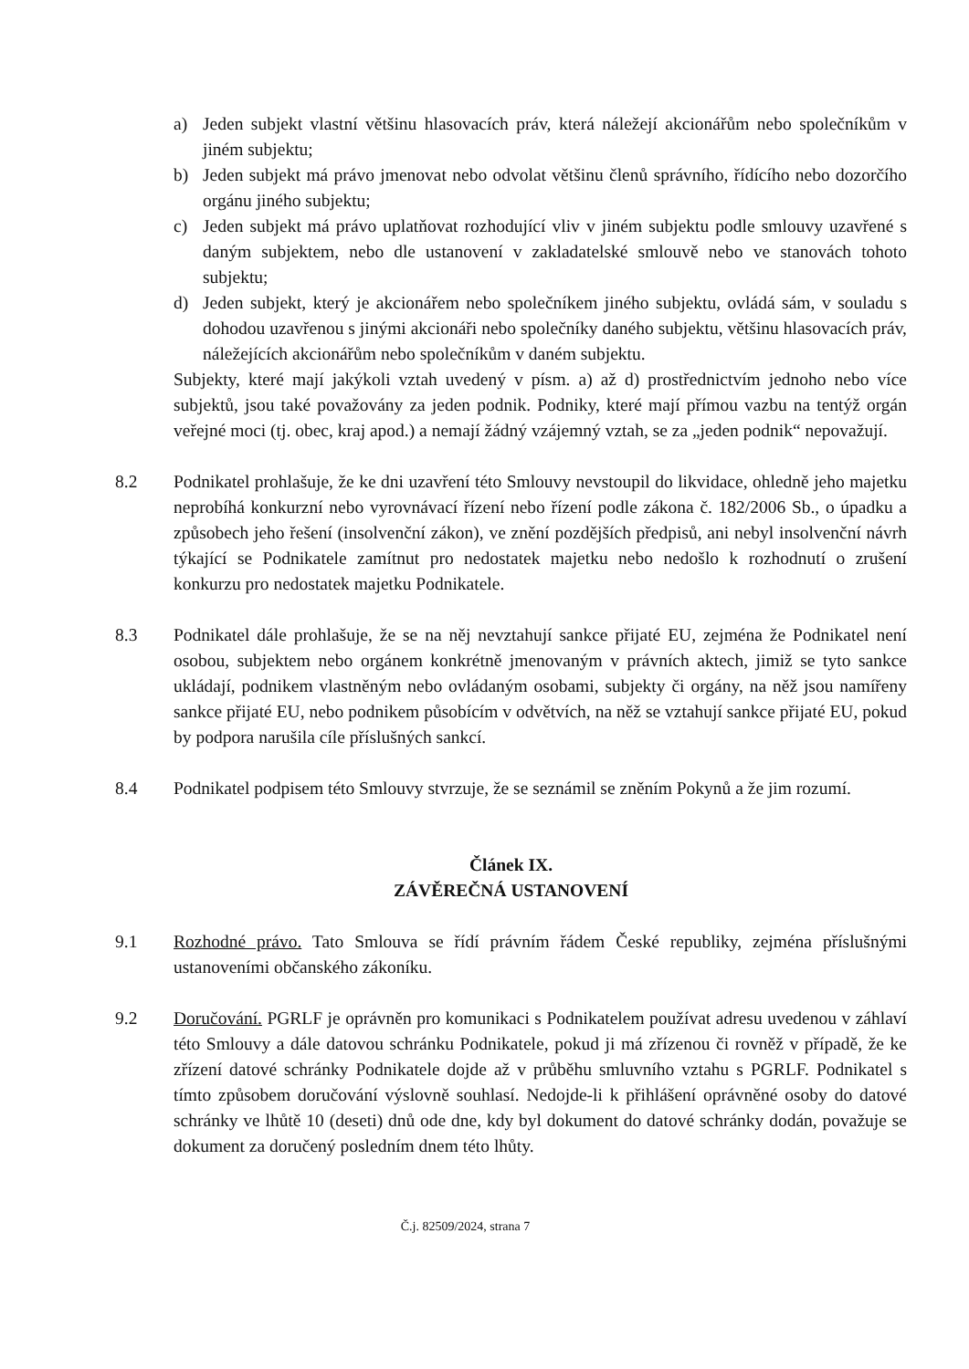a) Jeden subjekt vlastní většinu hlasovacích práv, která náležejí akcionářům nebo společníkům v jiném subjektu;
b) Jeden subjekt má právo jmenovat nebo odvolat většinu členů správního, řídícího nebo dozorčího orgánu jiného subjektu;
c) Jeden subjekt má právo uplatňovat rozhodující vliv v jiném subjektu podle smlouvy uzavřené s daným subjektem, nebo dle ustanovení v zakladatelské smlouvě nebo ve stanovách tohoto subjektu;
d) Jeden subjekt, který je akcionářem nebo společníkem jiného subjektu, ovládá sám, v souladu s dohodou uzavřenou s jinými akcionáři nebo společníky daného subjektu, většinu hlasovacích práv, náležejících akcionářům nebo společníkům v daném subjektu.
Subjekty, které mají jakýkoli vztah uvedený v písm. a) až d) prostřednictvím jednoho nebo více subjektů, jsou také považovány za jeden podnik. Podniky, které mají přímou vazbu na tentýž orgán veřejné moci (tj. obec, kraj apod.) a nemají žádný vzájemný vztah, se za „jeden podnik“ nepovažují.
8.2 Podnikatel prohlašuje, že ke dni uzavření této Smlouvy nevstoupil do likvidace, ohledně jeho majetku neprobíhá konkurzní nebo vyrovnávací řízení nebo řízení podle zákona č. 182/2006 Sb., o úpadku a způsobech jeho řešení (insolvenční zákon), ve znění pozdějších předpisů, ani nebyl insolvenční návrh týkající se Podnikatele zamítnut pro nedostatek majetku nebo nedošlo k rozhodnutí o zrušení konkurzu pro nedostatek majetku Podnikatele.
8.3 Podnikatel dále prohlašuje, že se na něj nevztahují sankce přijaté EU, zejména že Podnikatel není osobou, subjektem nebo orgánem konkrétně jmenovaným v právních aktech, jimiž se tyto sankce ukládají, podnikem vlastněným nebo ovládaným osobami, subjekty či orgány, na něž jsou namířeny sankce přijaté EU, nebo podnikem působícím v odvětvích, na něž se vztahují sankce přijaté EU, pokud by podpora narušila cíle příslušných sankcí.
8.4 Podnikatel podpisem této Smlouvy stvrzuje, že se seznámil se zněním Pokynů a že jim rozumí.
Článek IX.
ZÁVĚREČNÁ USTANOVENÍ
9.1 Rozhodné právo. Tato Smlouva se řídí právním řádem České republiky, zejména příslušnými ustanoveními občanského zákoníku.
9.2 Doručování. PGRLF je oprávněn pro komunikaci s Podnikatelem používat adresu uvedenou v záhlaví této Smlouvy a dále datovou schránku Podnikatele, pokud ji má zřízenou či rovněž v případě, že ke zřízení datové schránky Podnikatele dojde až v průběhu smluvního vztahu s PGRLF. Podnikatel s tímto způsobem doručování výslovně souhlasí. Nedojde-li k přihlášení oprávněné osoby do datové schránky ve lhůtě 10 (deseti) dnů ode dne, kdy byl dokument do datové schránky dodán, považuje se dokument za doručený posledním dnem této lhůty.
Č.j. 82509/2024, strana 7